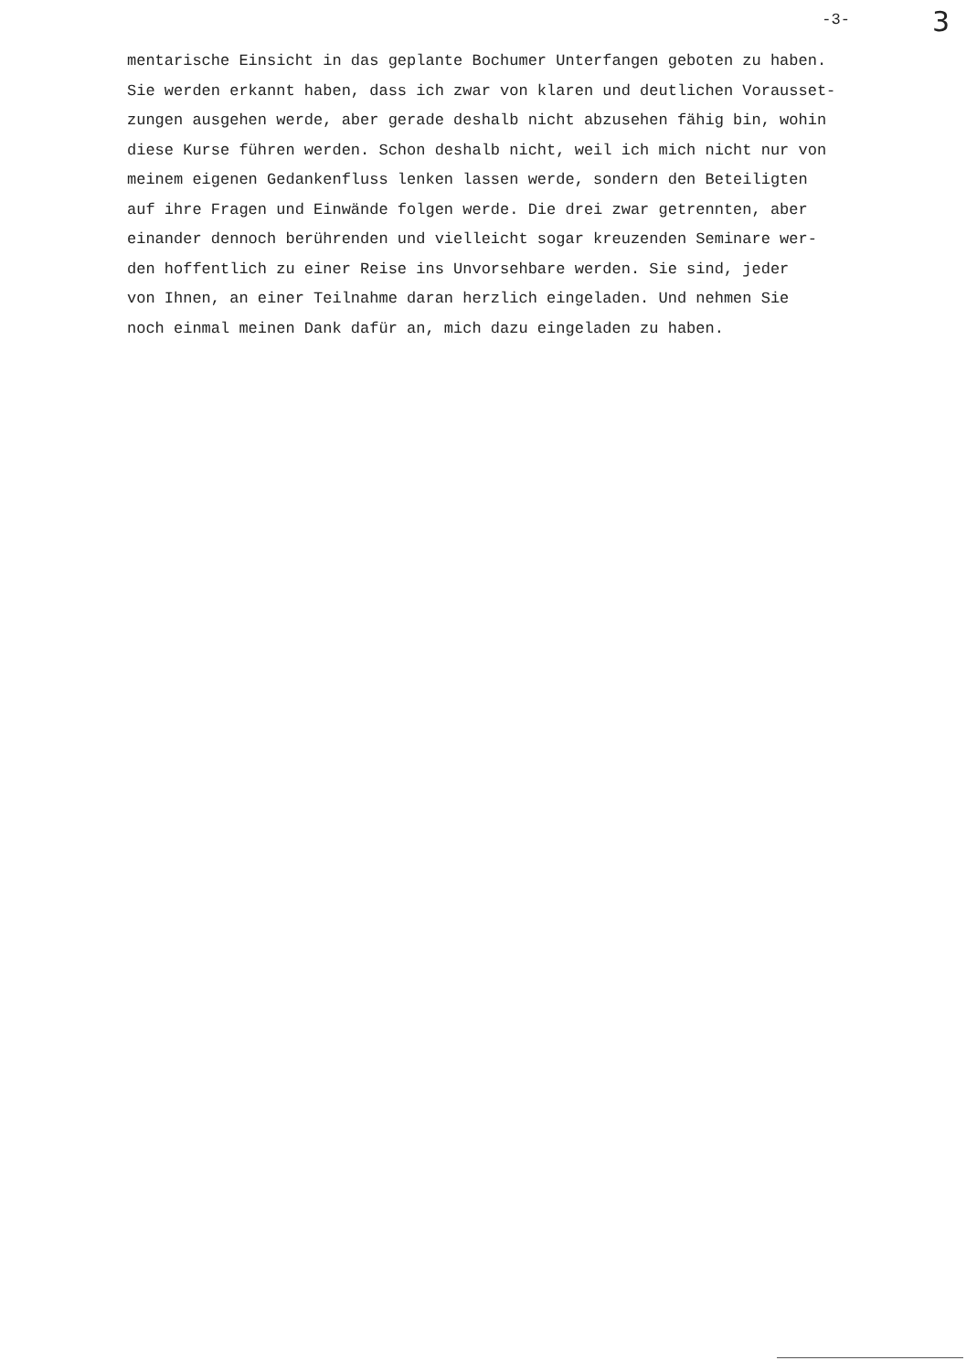-3- 3
mentarische Einsicht in das geplante Bochumer Unterfangen geboten zu haben.
Sie werden erkannt haben, dass ich zwar von klaren und deutlichen Vorausset-
zungen ausgehen werde, aber gerade deshalb nicht abzusehen fähig bin, wohin
diese Kurse führen werden. Schon deshalb nicht, weil ich mich nicht nur von
meinem eigenen Gedankenfluss lenken lassen werde, sondern den Beteiligten
auf ihre Fragen und Einwände folgen werde. Die drei zwar getrennten, aber
einander dennoch berührenden und vielleicht sogar kreuzenden Seminare wer-
den hoffentlich zu einer Reise ins Unvorsehbare werden. Sie sind, jeder
von Ihnen, an einer Teilnahme daran herzlich eingeladen. Und nehmen Sie
noch einmal meinen Dank dafür an, mich dazu eingeladen zu haben.